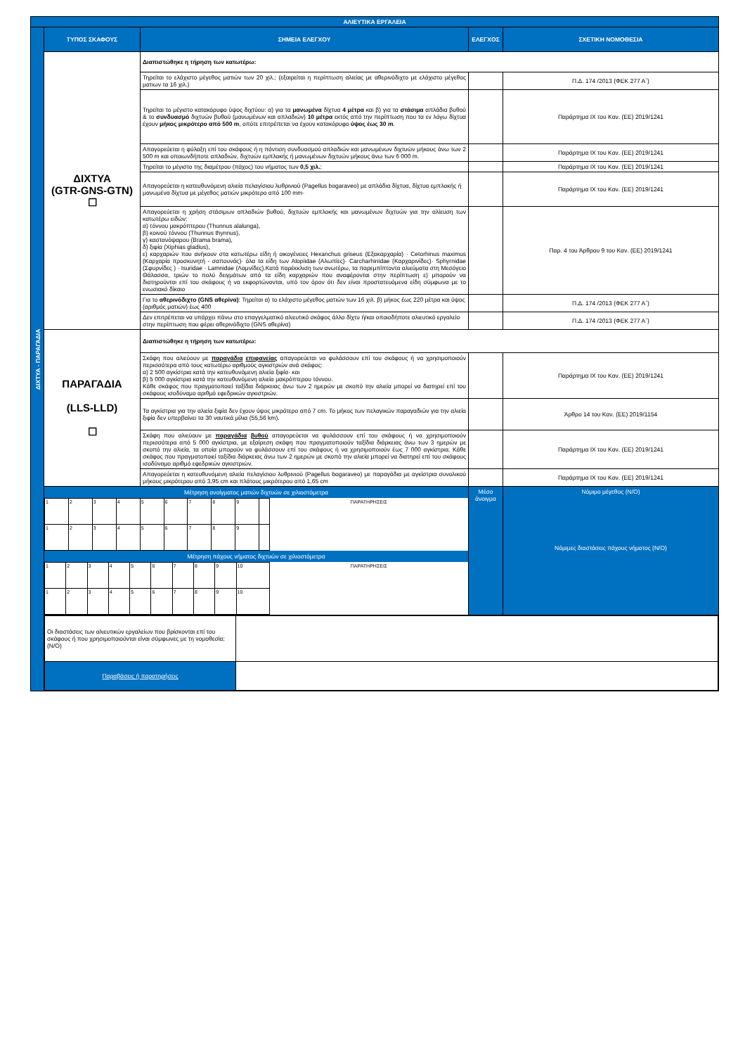| ΑΛΙΕΥΤΙΚΑ ΕΡΓΑΛΕΙΑ | | | | |
| ΔΙΧΤΥΑ - ΠΑΡΑΓΑΔΙΑ | ΤΥΠΟΣ ΣΚΑΦΟΥΣ | ΣΗΜΕΙΑ ΕΛΕΓΧΟΥ | ΕΛΕΓΧΟΣ | ΣΧΕΤΙΚΗ ΝΟΜΟΘΕΣΙΑ |
| | ΔΙΧΤΥΑ (GTR-GNS-GTN) ☐ | Διαπιστώθηκε η τήρηση των κατωτέρω: | | |
| | | Τηρείται το ελάχιστο μέγεθος ματιών των 20 χιλ.; (εξαιρείται η περίπτωση αλιείας με αθερινόδιχτο με ελάχιστο μέγεθος ματιων τα 16 χιλ.) | | Π.Δ. 174 /2013 (ΦΕΚ 277 Α΄) |
| | | Τηρείται το μέγιστο κατακόρυφο ύψος διχτύου: α) για τα μανωμένα δίχτυα 4 μέτρα και β) για τα στάσιμα απλάδια βυθού & το συνδυασμό διχτυών βυθού (μανωμένων και απλαδιών) 10 μέτρα εκτός από την περίπτωση που τα εν λόγω δίχτυα έχουν μήκος μικρότερο από 500 m , οπότε επιτρέπεται να έχουν κατακόρυφο ύψος έως 30 m . | | Παράρτημα IX του Καν. (ΕΕ) 2019/1241 |
| | | Απαγορεύεται η φύλαξη επί του σκάφους ή η πόντιση συνδυασμού απλαδιών και μανωμένων διχτυών μήκους άνω των 2 500 m και οποιωνδήποτε απλαδιών, διχτυών εμπλοκής ή μανωμένων διχτυών μήκους άνω των 6 000 m. | | Παράρτημα IX του Καν. (ΕΕ) 2019/1241 |
| | | Τηρείται το μέγιστο της διαμέτρου (πάχος) του νήματος των 0,5 χιλ. ; | | Παράρτημα IX του Καν. (ΕΕ) 2019/1241 |
| | | Απαγορεύεται η κατευθυνόμενη αλιεία πελαγίσιου λυθρινιού (Pagellus bogaraveo) με απλάδια δίχτυα, δίχτυα εμπλοκής ή μανωμένα δίχτυα με μέγεθος ματιών μικρότερο από 100 mm· | | Παράρτημα IX του Καν. (ΕΕ) 2019/1241 |
| | | Απαγορεύεται η χρήση στάσιμων απλαδιών βυθού, διχτυών εμπλοκής και μανωμένων διχτυών για την αλίευση των κατωτέρω ειδών: α) τόννου μακρόπτερου (Thunnus alalunga), β) κοινού τόννου (Thunnus thynnus), γ) καστανόψαρου (Brama brama), δ) ξιφία (Xiphias gladius), ε) καρχαριών που ανήκουν στα κατωτέρω είδη ή οικογένειες Hexanchus griseus (Εξακαρχαρία) · Cetorhinus maximus (Καρχαρία προσκυνητή - σαπουνάς)· όλα τα είδη των Alopiidae (Αλωπίες)· Carcharhinidae (Καρχαρινίδες)· Sphyrnidae (Σφυρνίδες ) · Isuridae · Lamnidae (Λαμνίδες).Κατά παρέκκλιση των ανωτέρω, τα παρεμπίπτοντα αλιεύματα στη Μεσόγειο Θάλασσα, τριών το πολύ δειγμάτων από τα είδη καρχαριών που αναφέρονται στην περίπτωση ε) μπορούν να διατηρούνται επί του σκάφους ή να εκφορτώνονται, υπό τον όρον ότι δεν είναι προστατευόμενα είδη σύμφωνα με το ενωσιακό δίκαιο | | Παρ. 4 του Άρθρου 9 του Καν. (ΕΕ) 2019/1241 |
| | | Για το αθερινόδιχτο (GNS αθερίνα) : Τηρείται α) το ελάχιστο μέγεθος ματιών των 16 χιλ. β) μήκος έως 220 μέτρα και ύψος (αριθμός ματιών) έως 400 | | Π.Δ. 174 /2013 (ΦΕΚ 277 Α΄) |
| | | Δεν επιτρέπεται να υπάρχει πάνω στο επαγγελματικό αλιευτικό σκάφος άλλο δίχτυ ή/και οποιοδήποτε αλιευτικό εργαλείο στην περίπτωση που φέρει αθερινόδιχτο (GNS αθερίνα) | | Π.Δ. 174 /2013 (ΦΕΚ 277 Α΄) |
| | ΠΑΡΑΓΑΔΙΑ (LLS-LLD) ☐ | Διαπιστώθηκε η τήρηση των κατωτέρω: | | |
| | | Σκάφη που αλιεύουν με παραγάδια επιφανείας απαγορεύεται να φυλάσσουν επί του σκάφους ή να χρησιμοποιούν περισσότερα από τους κατωτέρω αριθμούς αγκιστριών ανά σκάφος: α) 2 500 αγκίστρια κατά την κατευθυνόμενη αλιεία ξιφία· και β) 5 000 αγκίστρια κατά την κατευθυνόμενη αλιεία μακρόπτερου τόννου. Κάθε σκάφος που πραγματοποιεί ταξίδια διάρκειας άνω των 2 ημερών με σκοπό την αλιεία μπορεί να διατηρεί επί του σκάφους ισοδύναμο αριθμό εφεδρικών αγκιστριών. | | Παράρτημα IX του Καν. (ΕΕ) 2019/1241 |
| | | Τα αγκίστρια για την αλιεία ξιφία δεν έχουν ύψος μικρότερο από 7 cm. Το μήκος των πελαγικών παραγαδιών για την αλιεία ξιφία δεν υπερβαίνει τα 30 ναυτικά μίλια (55,56 km). | | Άρθρο 14 του Καν. (ΕΕ) 2019/1154 |
| | | Σκάφη που αλιεύουν με παραγάδια βυθού απαγορεύεται να φυλάσσουν επί του σκάφους ή να χρησιμοποιούν περισσότερα από 5 000 αγκίστρια, με εξαίρεση σκάφη που πραγματοποιούν ταξίδια διάρκειας άνω των 3 ημερών με σκοπό την αλιεία, τα οποία μπορούν να φυλάσσουν επί του σκάφους ή να χρησιμοποιούν έως 7 000 αγκίστρια. Κάθε σκάφος που πραγματοποιεί ταξίδια διάρκειας άνω των 2 ημερών με σκοπό την αλιεία μπορεί να διατηρεί επί του σκάφους ισοδύναμο αριθμό εφεδρικών αγκιστριών. | | Παράρτημα IX του Καν. (ΕΕ) 2019/1241 |
| | | Απαγορεύεται η κατευθυνόμενη αλιεία πελαγίσιου λυθρινιού (Pagellus bogaraveo) με παραγάδια με αγκίστρια συνολικού μήκους μικρότερου από 3,95 cm και πλάτους μικρότερου από 1,65 cm | | Παράρτημα IX του Καν. (ΕΕ) 2019/1241 |
| | Μέτρηση ανοίγματος ματιών διχτυών σε χιλιοστόμετρα / 1 / 2 / 3 / 4 / 5 / 6 / 7 / 8 / 9 / / ΠΑΡΑΤΗΡΗΣΕΙΣ / / 1 / 2 / 3 / 4 / 5 / 6 / 7 / 8 / 9 / / / Μέτρηση πάχους νήματος διχτυών σε χιλιοστόμετρα / 1 / 2 / 3 / 4 / 5 / 6 / 7 / 8 / 9 / 10 / ΠΑΡΑΤΗΡΗΣΕΙΣ / / 1 / 2 / 3 / 4 / 5 / 6 / 7 / 8 / 9 / 10 / / | | Μέσο άνοιγμα | Νόμιμο μέγεθος (N/O) Νόμιμες διαστάσεις πάχους νήματος (N/O) |
| | / Οι διαστάσεις των αλιευτικών εργαλείων που βρίσκονται επί του σκάφους ή που χρησιμοποιούνται είναι σύμφωνες με τη νομοθεσία; (N/O) / / / Παραβάσεις ή παρατηρήσεις / / | | | |